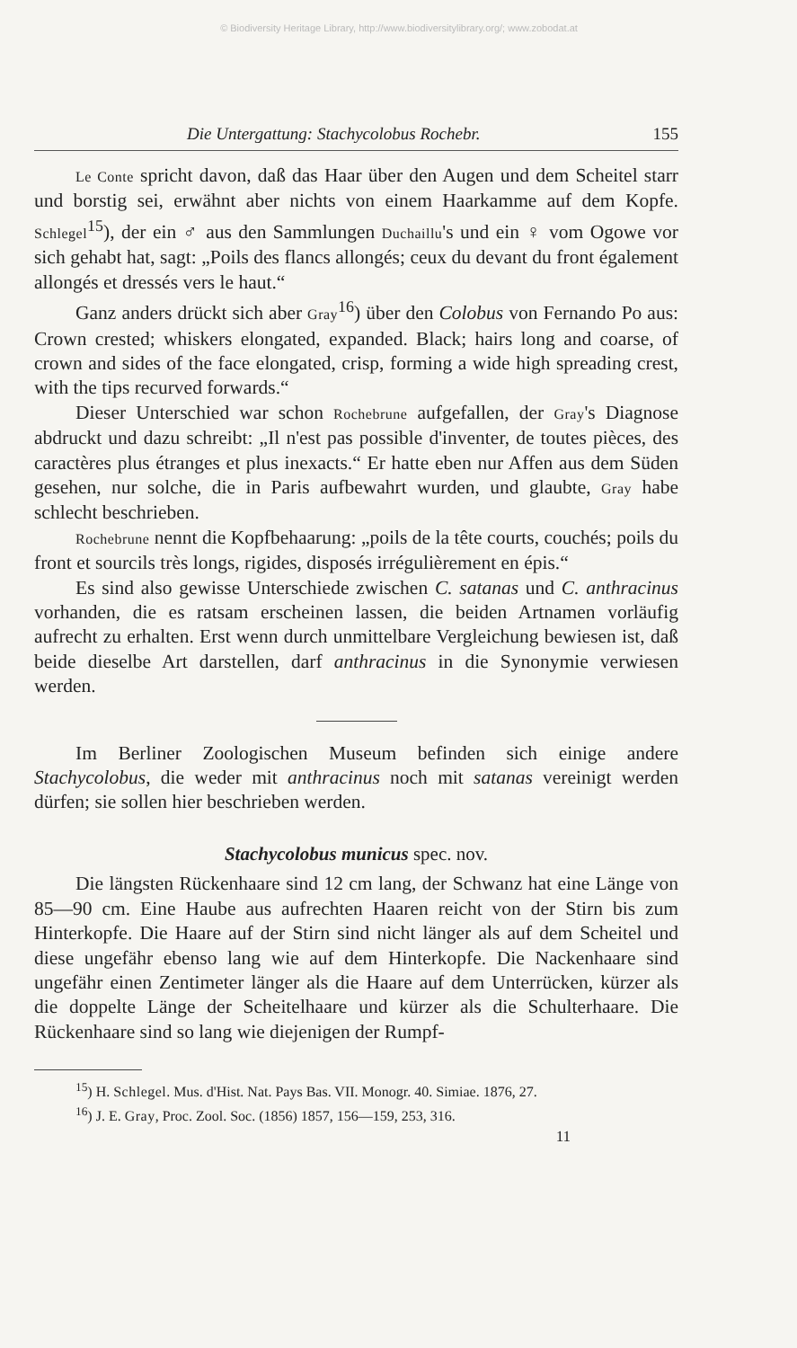© Biodiversity Heritage Library, http://www.biodiversitylibrary.org/; www.zobodat.at
Die Untergattung: Stachycolobus Rochebr. 155
Le Conte spricht davon, daß das Haar über den Augen und dem Scheitel starr und borstig sei, erwähnt aber nichts von einem Haarkamme auf dem Kopfe. Schlegel<sup>15</sup>), der ein ♂ aus den Sammlungen Duchaillu's und ein ♀ vom Ogowe vor sich gehabt hat, sagt: „Poils des flancs allongés; ceux du devant du front également allongés et dressés vers le haut.“
Ganz anders drückt sich aber Gray<sup>16</sup>) über den Colobus von Fernando Po aus: Crown crested; whiskers elongated, expanded. Black; hairs long and coarse, of crown and sides of the face elongated, crisp, forming a wide high spreading crest, with the tips recurved forwards.“
Dieser Unterschied war schon Rochebrune aufgefallen, der Gray's Diagnose abdruckt und dazu schreibt: „Il n'est pas possible d'inventer, de toutes pièces, des caractères plus étranges et plus inexacts.“ Er hatte eben nur Affen aus dem Süden gesehen, nur solche, die in Paris aufbewahrt wurden, und glaubte, Gray habe schlecht beschrieben.
Rochebrune nennt die Kopfbehaarung: „poils de la tête courts, couchés; poils du front et sourcils très longs, rigides, disposés irrégulièrement en épis.“
Es sind also gewisse Unterschiede zwischen C. satanas und C. anthracinus vorhanden, die es ratsam erscheinen lassen, die beiden Artnamen vorläufig aufrecht zu erhalten. Erst wenn durch unmittelbare Vergleichung bewiesen ist, daß beide dieselbe Art darstellen, darf anthracinus in die Synonymie verwiesen werden.
Im Berliner Zoologischen Museum befinden sich einige andere Stachycolobus, die weder mit anthracinus noch mit satanas vereinigt werden dürfen; sie sollen hier beschrieben werden.
Stachycolobus municus spec. nov.
Die längsten Rückenhaare sind 12 cm lang, der Schwanz hat eine Länge von 85—90 cm. Eine Haube aus aufrechten Haaren reicht von der Stirn bis zum Hinterkopfe. Die Haare auf der Stirn sind nicht länger als auf dem Scheitel und diese ungefähr ebenso lang wie auf dem Hinterkopfe. Die Nackenhaare sind ungefähr einen Zentimeter länger als die Haare auf dem Unterrücken, kürzer als die doppelte Länge der Scheitelhaare und kürzer als die Schulterhaare. Die Rückenhaare sind so lang wie diejenigen der Rumpf-
<sup>15</sup>) H. Schlegel. Mus. d'Hist. Nat. Pays Bas. VII. Monogr. 40. Simiae. 1876, 27.
<sup>16</sup>) J. E. Gray, Proc. Zool. Soc. (1856) 1857, 156—159, 253, 316.
11